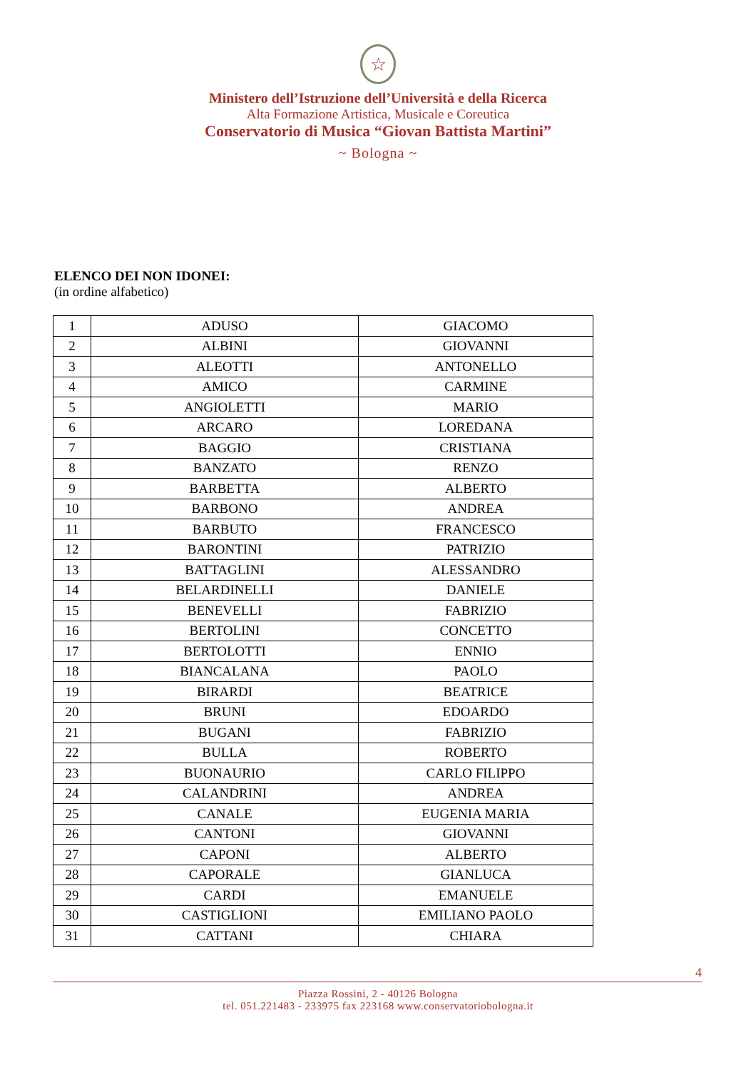☆
Ministero dell’Istruzione dell’Università e della Ricerca
Alta Formazione Artistica, Musicale e Coreutica
Conservatorio di Musica “Giovan Battista Martini”
~ Bologna ~
ELENCO DEI NON IDONEI:
(in ordine alfabetico)
| 1 | ADUSO | GIACOMO |
| 2 | ALBINI | GIOVANNI |
| 3 | ALEOTTI | ANTONELLO |
| 4 | AMICO | CARMINE |
| 5 | ANGIOLETTI | MARIO |
| 6 | ARCARO | LOREDANA |
| 7 | BAGGIO | CRISTIANA |
| 8 | BANZATO | RENZO |
| 9 | BARBETTA | ALBERTO |
| 10 | BARBONO | ANDREA |
| 11 | BARBUTO | FRANCESCO |
| 12 | BARONTINI | PATRIZIO |
| 13 | BATTAGLINI | ALESSANDRO |
| 14 | BELARDINELLI | DANIELE |
| 15 | BENEVELLI | FABRIZIO |
| 16 | BERTOLINI | CONCETTO |
| 17 | BERTOLOTTI | ENNIO |
| 18 | BIANCALANA | PAOLO |
| 19 | BIRARDI | BEATRICE |
| 20 | BRUNI | EDOARDO |
| 21 | BUGANI | FABRIZIO |
| 22 | BULLA | ROBERTO |
| 23 | BUONAURIO | CARLO FILIPPO |
| 24 | CALANDRINI | ANDREA |
| 25 | CANALE | EUGENIA MARIA |
| 26 | CANTONI | GIOVANNI |
| 27 | CAPONI | ALBERTO |
| 28 | CAPORALE | GIANLUCA |
| 29 | CARDI | EMANUELE |
| 30 | CASTIGLIONI | EMILIANO PAOLO |
| 31 | CATTANI | CHIARA |
4
Piazza Rossini, 2 - 40126 Bologna
tel. 051.221483 - 233975 fax 223168 www.conservatoriobologna.it